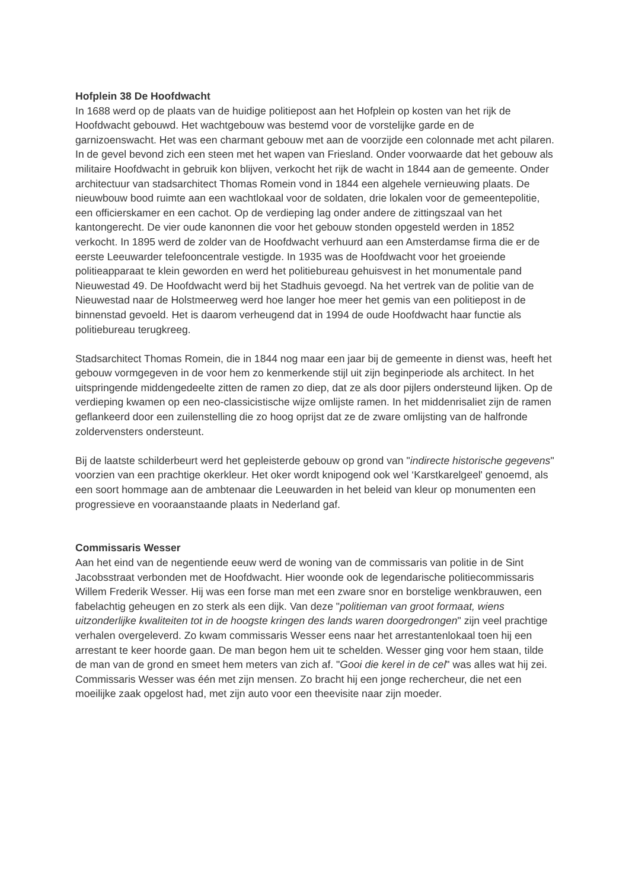Hofplein 38 De Hoofdwacht
In 1688 werd op de plaats van de huidige politiepost aan het Hofplein op kosten van het rijk de Hoofdwacht gebouwd. Het wachtgebouw was bestemd voor de vorstelijke garde en de garnizoenswacht. Het was een charmant gebouw met aan de voorzijde een colonnade met acht pilaren. In de gevel bevond zich een steen met het wapen van Friesland. Onder voorwaarde dat het gebouw als militaire Hoofdwacht in gebruik kon blijven, verkocht het rijk de wacht in 1844 aan de gemeente. Onder architectuur van stadsarchitect Thomas Romein vond in 1844 een algehele vernieuwing plaats. De nieuwbouw bood ruimte aan een wachtlokaal voor de soldaten, drie lokalen voor de gemeentepolitie, een officierskamer en een cachot. Op de verdieping lag onder andere de zittingszaal van het kantongerecht. De vier oude kanonnen die voor het gebouw stonden opgesteld werden in 1852 verkocht. In 1895 werd de zolder van de Hoofdwacht verhuurd aan een Amsterdamse firma die er de eerste Leeuwarder telefooncentrale vestigde. In 1935 was de Hoofdwacht voor het groeiende politieapparaat te klein geworden en werd het politiebureau gehuisvest in het monumentale pand Nieuwestad 49. De Hoofdwacht werd bij het Stadhuis gevoegd. Na het vertrek van de politie van de Nieuwestad naar de Holstmeerweg werd hoe langer hoe meer het gemis van een politiepost in de binnenstad gevoeld. Het is daarom verheugend dat in 1994 de oude Hoofdwacht haar functie als politiebureau terugkreeg.
Stadsarchitect Thomas Romein, die in 1844 nog maar een jaar bij de gemeente in dienst was, heeft het gebouw vormgegeven in de voor hem zo kenmerkende stijl uit zijn beginperiode als architect. In het uitspringende middengedeelte zitten de ramen zo diep, dat ze als door pijlers ondersteund lijken. Op de verdieping kwamen op een neo-classicistische wijze omlijste ramen. In het middenrisaliet zijn de ramen geflankeerd door een zuilenstelling die zo hoog oprijst dat ze de zware omlijsting van de halfronde zoldervensters ondersteunt.
Bij de laatste schilderbeurt werd het gepleisterde gebouw op grond van "indirecte historische gegevens" voorzien van een prachtige okerkleur. Het oker wordt knipogend ook wel ‘Karstkarelgeel' genoemd, als een soort hommage aan de ambtenaar die Leeuwarden in het beleid van kleur op monumenten een progressieve en vooraanstaande plaats in Nederland gaf.
Commissaris Wesser
Aan het eind van de negentiende eeuw werd de woning van de commissaris van politie in de Sint Jacobsstraat verbonden met de Hoofdwacht. Hier woonde ook de legendarische politiecommissaris Willem Frederik Wesser. Hij was een forse man met een zware snor en borstelige wenkbrauwen, een fabelachtig geheugen en zo sterk als een dijk. Van deze "politieman van groot formaat, wiens uitzonderlijke kwaliteiten tot in de hoogste kringen des lands waren doorgedrongen" zijn veel prachtige verhalen overgeleverd. Zo kwam commissaris Wesser eens naar het arrestantenlokaal toen hij een arrestant te keer hoorde gaan. De man begon hem uit te schelden. Wesser ging voor hem staan, tilde de man van de grond en smeet hem meters van zich af. "Gooi die kerel in de cel" was alles wat hij zei. Commissaris Wesser was één met zijn mensen. Zo bracht hij een jonge rechercheur, die net een moeilijke zaak opgelost had, met zijn auto voor een theevisite naar zijn moeder.